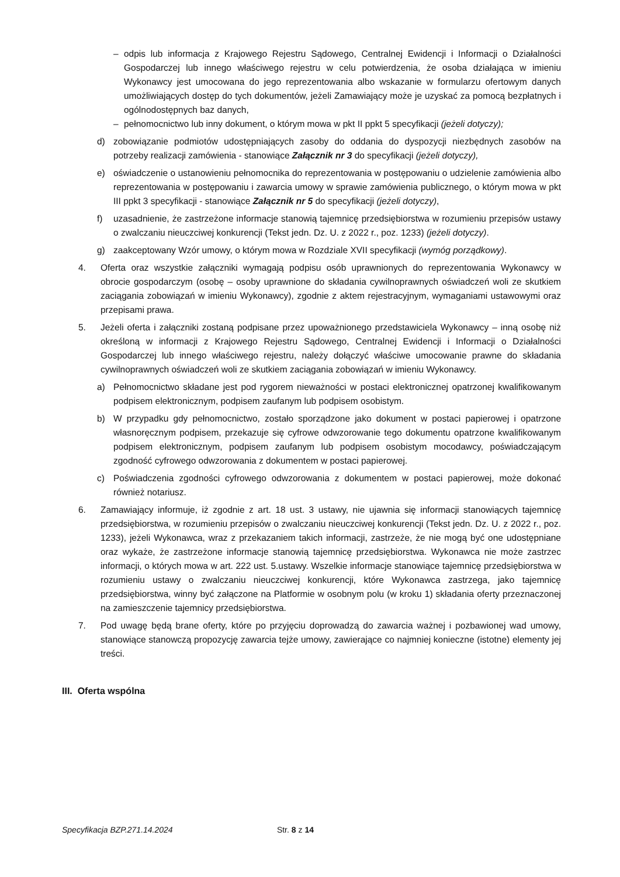– odpis lub informacja z Krajowego Rejestru Sądowego, Centralnej Ewidencji i Informacji o Działalności Gospodarczej lub innego właściwego rejestru w celu potwierdzenia, że osoba działająca w imieniu Wykonawcy jest umocowana do jego reprezentowania albo wskazanie w formularzu ofertowym danych umożliwiających dostęp do tych dokumentów, jeżeli Zamawiający może je uzyskać za pomocą bezpłatnych i ogólnodostępnych baz danych,
– pełnomocnictwo lub inny dokument, o którym mowa w pkt II ppkt 5 specyfikacji (jeżeli dotyczy);
d) zobowiązanie podmiotów udostępniających zasoby do oddania do dyspozycji niezbędnych zasobów na potrzeby realizacji zamówienia - stanowiące Załącznik nr 3 do specyfikacji (jeżeli dotyczy),
e) oświadczenie o ustanowieniu pełnomocnika do reprezentowania w postępowaniu o udzielenie zamówienia albo reprezentowania w postępowaniu i zawarcia umowy w sprawie zamówienia publicznego, o którym mowa w pkt III ppkt 3 specyfikacji - stanowiące Załącznik nr 5 do specyfikacji (jeżeli dotyczy),
f) uzasadnienie, że zastrzeżone informacje stanowią tajemnicę przedsiębiorstwa w rozumieniu przepisów ustawy o zwalczaniu nieuczciwej konkurencji (Tekst jedn. Dz. U. z 2022 r., poz. 1233) (jeżeli dotyczy).
g) zaakceptowany Wzór umowy, o którym mowa w Rozdziale XVII specyfikacji (wymóg porządkowy).
4. Oferta oraz wszystkie załączniki wymagają podpisu osób uprawnionych do reprezentowania Wykonawcy w obrocie gospodarczym (osobę – osoby uprawnione do składania cywilnoprawnych oświadczeń woli ze skutkiem zaciągania zobowiązań w imieniu Wykonawcy), zgodnie z aktem rejestracyjnym, wymaganiami ustawowymi oraz przepisami prawa.
5. Jeżeli oferta i załączniki zostaną podpisane przez upoważnionego przedstawiciela Wykonawcy – inną osobę niż określoną w informacji z Krajowego Rejestru Sądowego, Centralnej Ewidencji i Informacji o Działalności Gospodarczej lub innego właściwego rejestru, należy dołączyć właściwe umocowanie prawne do składania cywilnoprawnych oświadczeń woli ze skutkiem zaciągania zobowiązań w imieniu Wykonawcy.
a) Pełnomocnictwo składane jest pod rygorem nieważności w postaci elektronicznej opatrzonej kwalifikowanym podpisem elektronicznym, podpisem zaufanym lub podpisem osobistym.
b) W przypadku gdy pełnomocnictwo, zostało sporządzone jako dokument w postaci papierowej i opatrzone własnoręcznym podpisem, przekazuje się cyfrowe odwzorowanie tego dokumentu opatrzone kwalifikowanym podpisem elektronicznym, podpisem zaufanym lub podpisem osobistym mocodawcy, poświadczającym zgodność cyfrowego odwzorowania z dokumentem w postaci papierowej.
c) Poświadczenia zgodności cyfrowego odwzorowania z dokumentem w postaci papierowej, może dokonać również notariusz.
6. Zamawiający informuje, iż zgodnie z art. 18 ust. 3 ustawy, nie ujawnia się informacji stanowiących tajemnicę przedsiębiorstwa, w rozumieniu przepisów o zwalczaniu nieuczciwej konkurencji (Tekst jedn. Dz. U. z 2022 r., poz. 1233), jeżeli Wykonawca, wraz z przekazaniem takich informacji, zastrzeże, że nie mogą być one udostępniane oraz wykaże, że zastrzeżone informacje stanowią tajemnicę przedsiębiorstwa. Wykonawca nie może zastrzec informacji, o których mowa w art. 222 ust. 5.ustawy. Wszelkie informacje stanowiące tajemnicę przedsiębiorstwa w rozumieniu ustawy o zwalczaniu nieuczciwej konkurencji, które Wykonawca zastrzega, jako tajemnicę przedsiębiorstwa, winny być załączone na Platformie w osobnym polu (w kroku 1) składania oferty przeznaczonej na zamieszczenie tajemnicy przedsiębiorstwa.
7. Pod uwagę będą brane oferty, które po przyjęciu doprowadzą do zawarcia ważnej i pozbawionej wad umowy, stanowiące stanowczą propozycję zawarcia tejże umowy, zawierające co najmniej konieczne (istotne) elementy jej treści.
III. Oferta wspólna
Specyfikacja BZP.271.14.2024 Str. 8 z 14